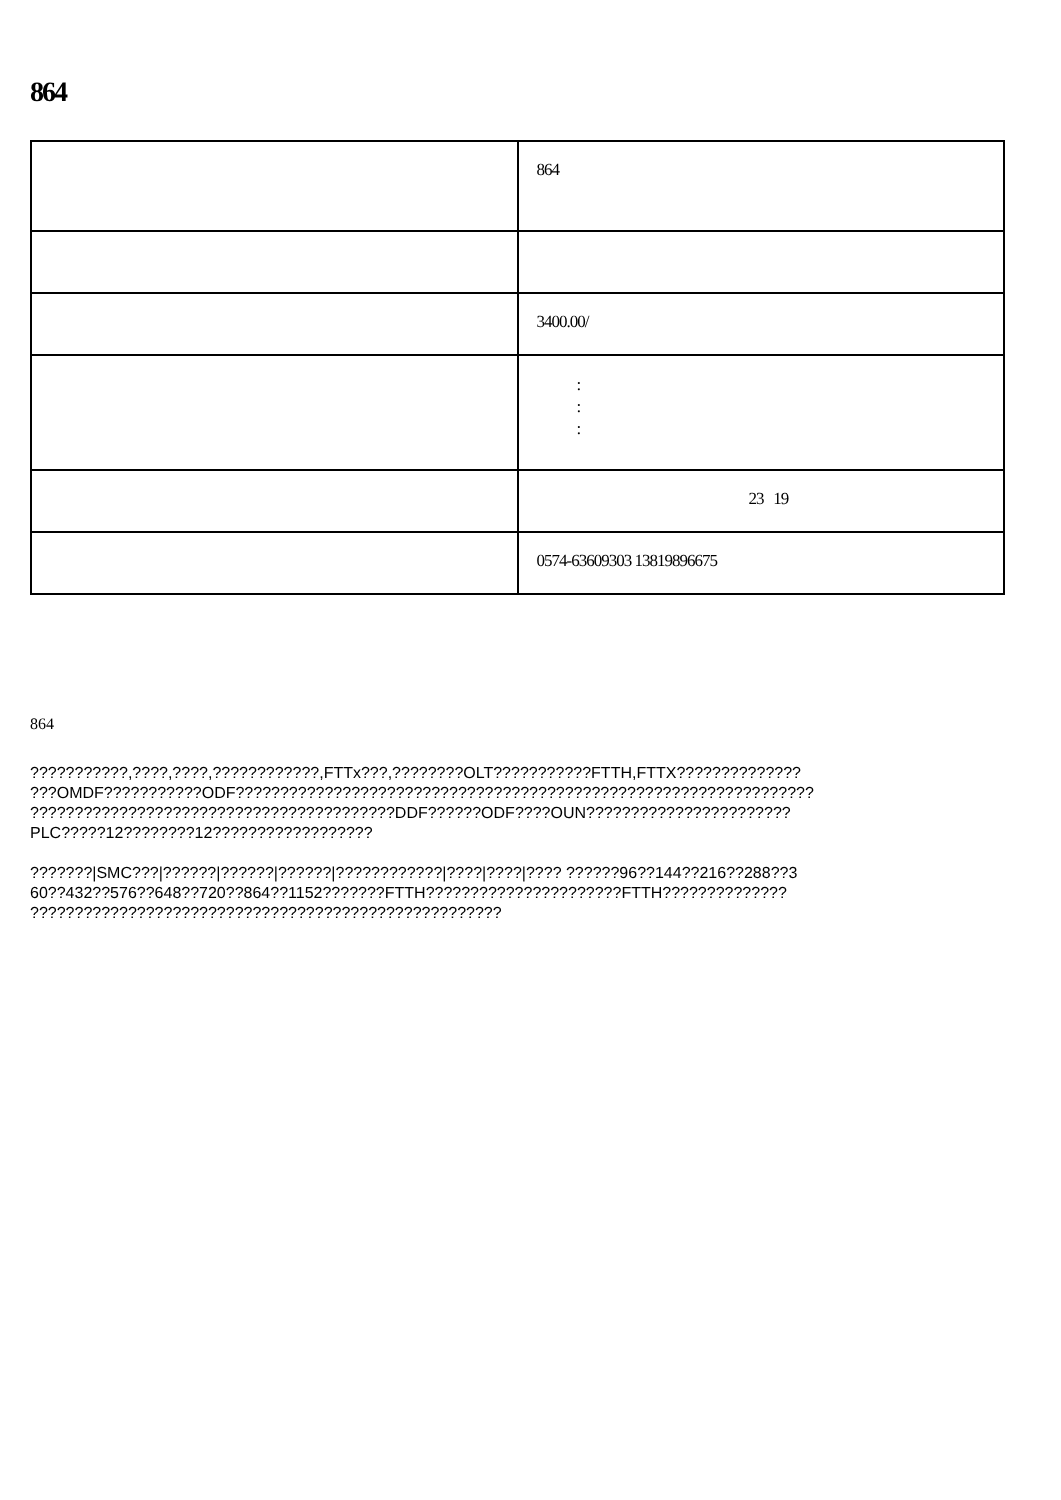864
| | 864 |
| | 3400.00/ |
| | : : : |
| | 23 19 |
| | 0574-63609303 13819896675 |
864
???????????,????,????,????????????,FTTx???,????????OLT???????????FTTH,FTTX??????????????
???OMDF???????????ODF?????????????????????????????????????????????????????????????????
?????????????????????????????????????????DDF??????ODF????OUN???????????????????????
PLC?????12????????12??????????????????
???????|SMC???|??????|??????|??????|????????????|????|????|???? ??????96??144??216??288??3
60??432??576??648??720??864??1152???????FTTH??????????????????????FTTH??????????????
?????????????????????????????????????????????????????